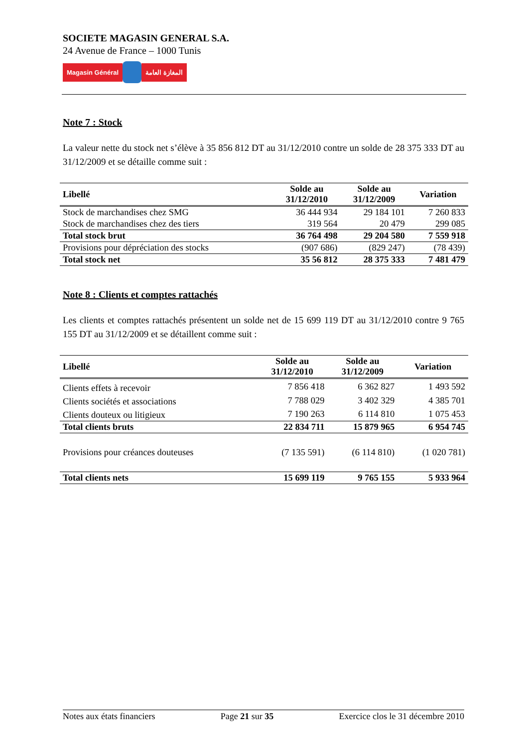SOCIETE MAGASIN GENERAL S.A.
24 Avenue de France – 1000 Tunis
Magasin Général المغازة العامة
Note 7 : Stock
La valeur nette du stock net s’élève à 35 856 812 DT au 31/12/2010 contre un solde de 28 375 333 DT au 31/12/2009 et se détaille comme suit :
| Libellé | Solde au 31/12/2010 | Solde au 31/12/2009 | Variation |
| --- | --- | --- | --- |
| Stock de marchandises chez SMG | 36 444 934 | 29 184 101 | 7 260 833 |
| Stock de marchandises chez des tiers | 319 564 | 20 479 | 299 085 |
| Total stock brut | 36 764 498 | 29 204 580 | 7 559 918 |
| Provisions pour dépréciation des stocks | (907 686) | (829 247) | (78 439) |
| Total stock net | 35 56 812 | 28 375 333 | 7 481 479 |
Note 8 : Clients et comptes rattachés
Les clients et comptes rattachés présentent un solde net de 15 699 119 DT au 31/12/2010 contre 9 765 155 DT au 31/12/2009 et se détaillent comme suit :
| Libellé | Solde au 31/12/2010 | Solde au 31/12/2009 | Variation |
| --- | --- | --- | --- |
| Clients effets à recevoir | 7 856 418 | 6 362 827 | 1 493 592 |
| Clients sociétés et associations | 7 788 029 | 3 402 329 | 4 385 701 |
| Clients douteux ou litigieux | 7 190 263 | 6 114 810 | 1 075 453 |
| Total clients bruts | 22 834 711 | 15 879 965 | 6 954 745 |
| Provisions pour créances douteuses | (7 135 591) | (6 114 810) | (1 020 781) |
| Total clients nets | 15 699 119 | 9 765 155 | 5 933 964 |
Notes aux états financiers Page 21 sur 35 Exercice clos le 31 décembre 2010